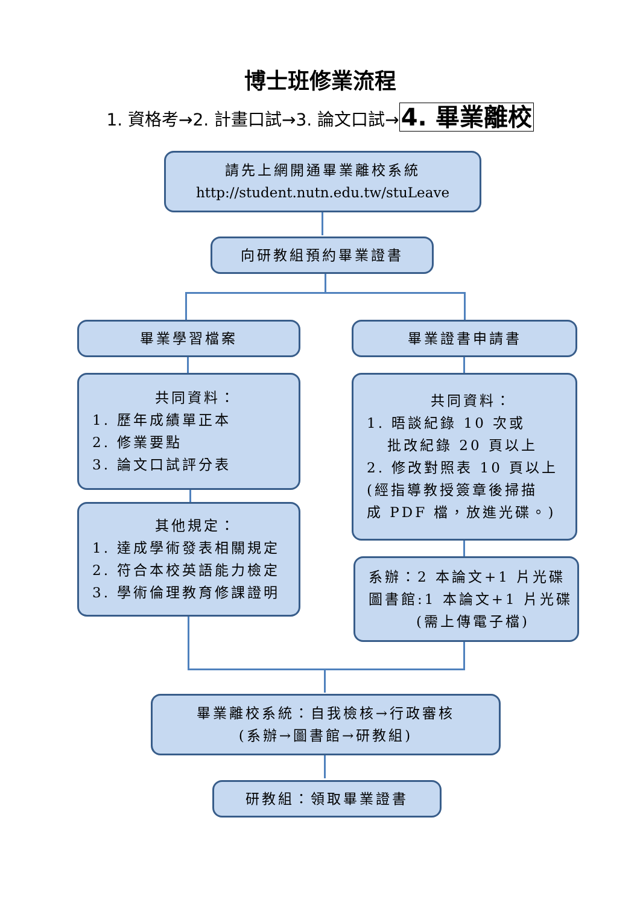博士班修業流程
1. 資格考→2. 計畫口試→3. 論文口試→4. 畢業離校
請先上網開通畢業離校系統
http://student.nutn.edu.tw/stuLeave
向研教組預約畢業證書
畢業學習檔案 畢業證書申請書
共同資料：
1. 歷年成績單正本
2. 修業要點
3. 論文口試評分表
共同資料：
1. 晤談紀錄 10 次或
批改紀錄 20 頁以上
2. 修改對照表 10 頁以上
(經指導教授簽章後掃描
成 PDF 檔，放進光碟。)
其他規定：
1. 達成學術發表相關規定
2. 符合本校英語能力檢定
3. 學術倫理教育修課證明
系辦：2 本論文+1 片光碟
圖書館:1 本論文+1 片光碟
(需上傳電子檔)
畢業離校系統：自我檢核→行政審核
(系辦→圖書館→研教組)
研教組：領取畢業證書